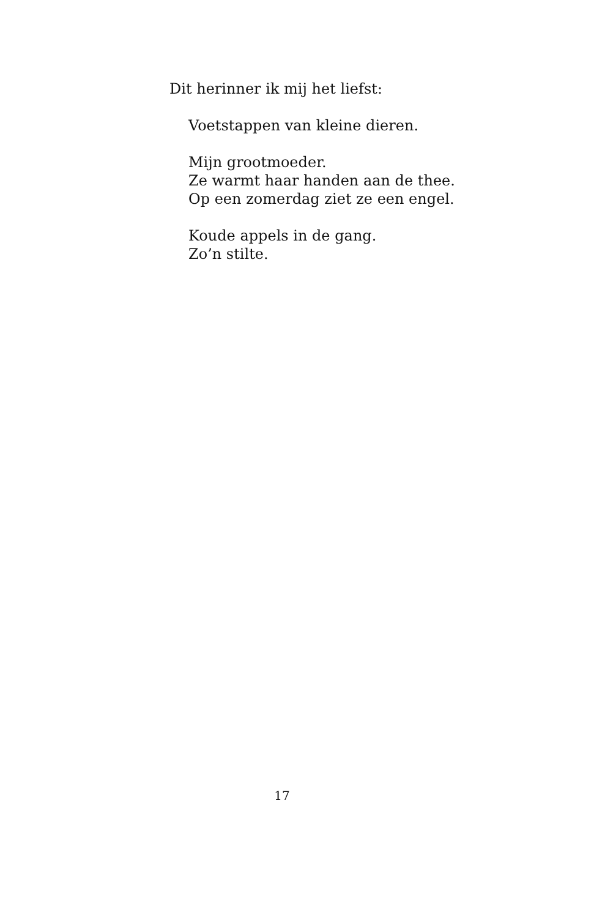Dit herinner ik mij het liefst:
Voetstappen van kleine dieren.
Mijn grootmoeder.
Ze warmt haar handen aan de thee.
Op een zomerdag ziet ze een engel.
Koude appels in de gang.
Zo’n stilte.
17